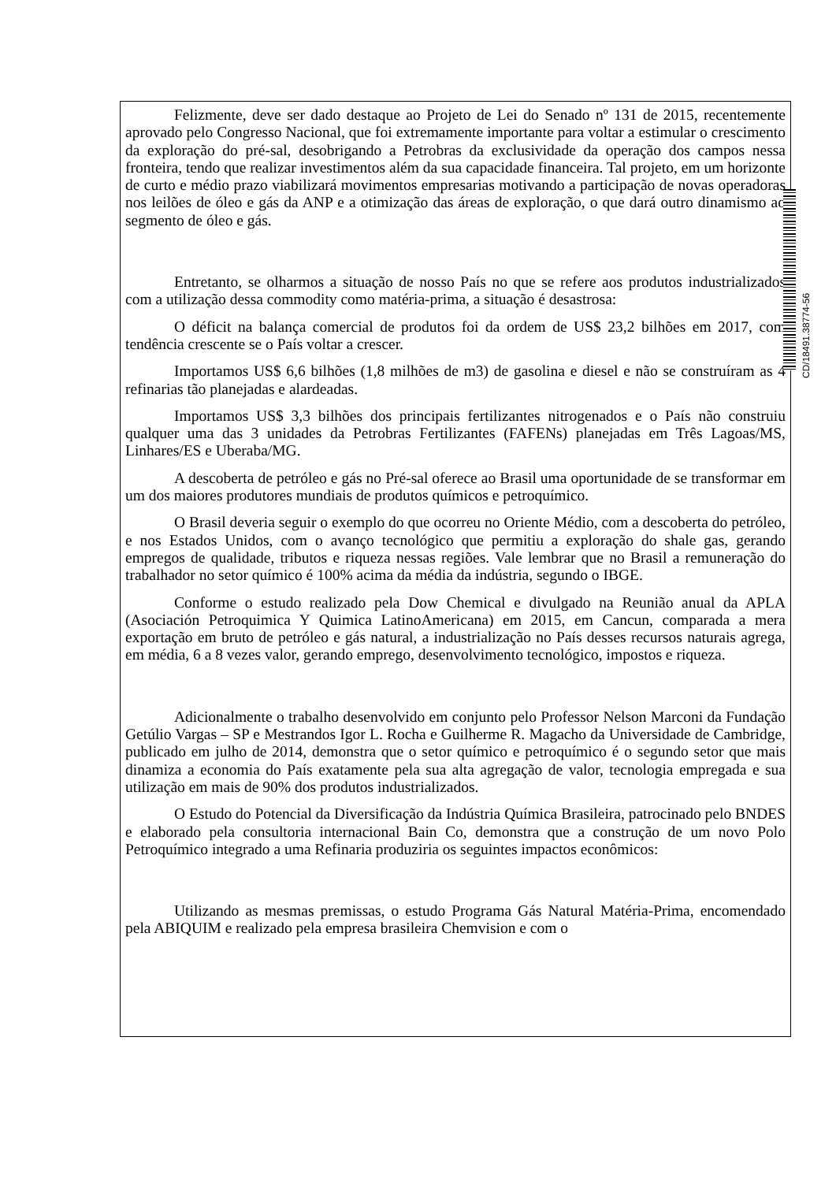Felizmente, deve ser dado destaque ao Projeto de Lei do Senado nº 131 de 2015, recentemente aprovado pelo Congresso Nacional, que foi extremamente importante para voltar a estimular o crescimento da exploração do pré-sal, desobrigando a Petrobras da exclusividade da operação dos campos nessa fronteira, tendo que realizar investimentos além da sua capacidade financeira. Tal projeto, em um horizonte de curto e médio prazo viabilizará movimentos empresarias motivando a participação de novas operadoras nos leilões de óleo e gás da ANP e a otimização das áreas de exploração, o que dará outro dinamismo ao segmento de óleo e gás.
Entretanto, se olharmos a situação de nosso País no que se refere aos produtos industrializados com a utilização dessa commodity como matéria-prima, a situação é desastrosa:
O déficit na balança comercial de produtos foi da ordem de US$ 23,2 bilhões em 2017, com tendência crescente se o País voltar a crescer.
Importamos US$ 6,6 bilhões (1,8 milhões de m3) de gasolina e diesel e não se construíram as 4 refinarias tão planejadas e alardeadas.
Importamos US$ 3,3 bilhões dos principais fertilizantes nitrogenados e o País não construiu qualquer uma das 3 unidades da Petrobras Fertilizantes (FAFENs) planejadas em Três Lagoas/MS, Linhares/ES e Uberaba/MG.
A descoberta de petróleo e gás no Pré-sal oferece ao Brasil uma oportunidade de se transformar em um dos maiores produtores mundiais de produtos químicos e petroquímico.
O Brasil deveria seguir o exemplo do que ocorreu no Oriente Médio, com a descoberta do petróleo, e nos Estados Unidos, com o avanço tecnológico que permitiu a exploração do shale gas, gerando empregos de qualidade, tributos e riqueza nessas regiões. Vale lembrar que no Brasil a remuneração do trabalhador no setor químico é 100% acima da média da indústria, segundo o IBGE.
Conforme o estudo realizado pela Dow Chemical e divulgado na Reunião anual da APLA (Asociación Petroquimica Y Quimica LatinoAmericana) em 2015, em Cancun, comparada a mera exportação em bruto de petróleo e gás natural, a industrialização no País desses recursos naturais agrega, em média, 6 a 8 vezes valor, gerando emprego, desenvolvimento tecnológico, impostos e riqueza.
Adicionalmente o trabalho desenvolvido em conjunto pelo Professor Nelson Marconi da Fundação Getúlio Vargas – SP e Mestrandos Igor L. Rocha e Guilherme R. Magacho da Universidade de Cambridge, publicado em julho de 2014, demonstra que o setor químico e petroquímico é o segundo setor que mais dinamiza a economia do País exatamente pela sua alta agregação de valor, tecnologia empregada e sua utilização em mais de 90% dos produtos industrializados.
O Estudo do Potencial da Diversificação da Indústria Química Brasileira, patrocinado pelo BNDES e elaborado pela consultoria internacional Bain Co, demonstra que a construção de um novo Polo Petroquímico integrado a uma Refinaria produziria os seguintes impactos econômicos:
Utilizando as mesmas premissas, o estudo Programa Gás Natural Matéria-Prima, encomendado pela ABIQUIM e realizado pela empresa brasileira Chemvision e com o
CD/18491.38774-56